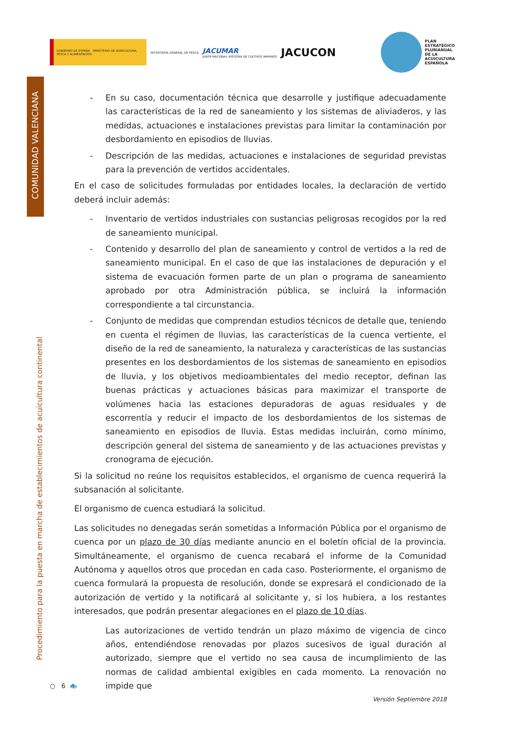GOBIERNO DE ESPAÑA MINISTERIO DE AGRICULTURA, PESCA Y ALIMENTACIÓN
SECRETARÍA GENERAL DE PESCA
JACUMAR
JUNTA NACIONAL ASESORA DE CULTIVOS MARINOS
JACUCON
PLAN
ESTRATÉGICO
PLURIANUAL
DE LA
ACUICULTURA
ESPAÑOLA
COMUNIDAD VALENCIANA
Procedimiento para la puesta en marcha de establecimientos de acuicultura continental
- En su caso, documentación técnica que desarrolle y justifique adecuadamente las características de la red de saneamiento y los sistemas de aliviaderos, y las medidas, actuaciones e instalaciones previstas para limitar la contaminación por desbordamiento en episodios de lluvias.
- Descripción de las medidas, actuaciones e instalaciones de seguridad previstas para la prevención de vertidos accidentales.
En el caso de solicitudes formuladas por entidades locales, la declaración de vertido deberá incluir además:
- Inventario de vertidos industriales con sustancias peligrosas recogidos por la red de saneamiento municipal.
- Contenido y desarrollo del plan de saneamiento y control de vertidos a la red de saneamiento municipal. En el caso de que las instalaciones de depuración y el sistema de evacuación formen parte de un plan o programa de saneamiento aprobado por otra Administración pública, se incluirá la información correspondiente a tal circunstancia.
- Conjunto de medidas que comprendan estudios técnicos de detalle que, teniendo en cuenta el régimen de lluvias, las características de la cuenca vertiente, el diseño de la red de saneamiento, la naturaleza y características de las sustancias presentes en los desbordamientos de los sistemas de saneamiento en episodios de lluvia, y los objetivos medioambientales del medio receptor, definan las buenas prácticas y actuaciones básicas para maximizar el transporte de volúmenes hacia las estaciones depuradoras de aguas residuales y de escorrentía y reducir el impacto de los desbordamientos de los sistemas de saneamiento en episodios de lluvia. Estas medidas incluirán, como mínimo, descripción general del sistema de saneamiento y de las actuaciones previstas y cronograma de ejecución.
Si la solicitud no reúne los requisitos establecidos, el organismo de cuenca requerirá la subsanación al solicitante.
El organismo de cuenca estudiará la solicitud.
Las solicitudes no denegadas serán sometidas a Información Pública por el organismo de cuenca por un plazo de 30 días mediante anuncio en el boletín oficial de la provincia. Simultáneamente, el organismo de cuenca recabará el informe de la Comunidad Autónoma y aquellos otros que procedan en cada caso. Posteriormente, el organismo de cuenca formulará la propuesta de resolución, donde se expresará el condicionado de la autorización de vertido y la notificará al solicitante y, si los hubiera, a los restantes interesados, que podrán presentar alegaciones en el plazo de 10 días.
Las autorizaciones de vertido tendrán un plazo máximo de vigencia de cinco años, entendiéndose renovadas por plazos sucesivos de igual duración al autorizado, siempre que el vertido no sea causa de incumplimiento de las normas de calidad ambiental exigibles en cada momento. La renovación no impide que
○ 6 🐟
Versión Septiembre 2018